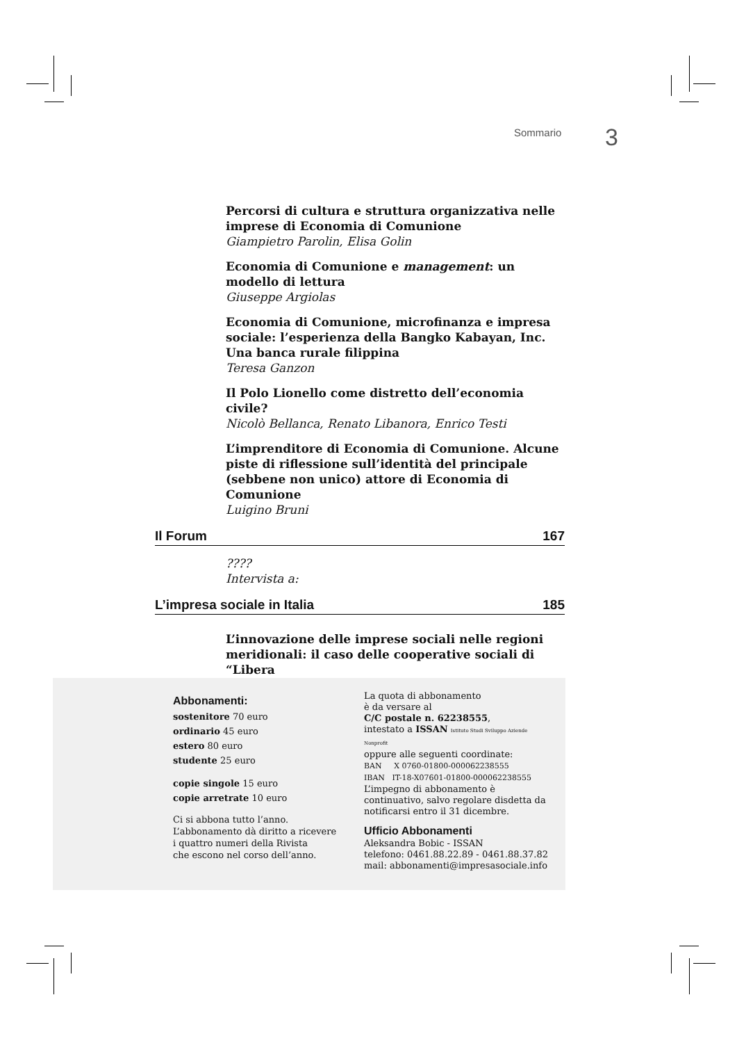Sommario 3
Percorsi di cultura e struttura organizzativa nelle imprese di Economia di Comunione
Giampietro Parolin, Elisa Golin
Economia di Comunione e management: un modello di lettura
Giuseppe Argiolas
Economia di Comunione, microfinanza e impresa sociale: l’esperienza della Bangko Kabayan, Inc. Una banca rurale filippina
Teresa Ganzon
Il Polo Lionello come distretto dell’economia civile?
Nicolò Bellanca, Renato Libanora, Enrico Testi
L’imprenditore di Economia di Comunione. Alcune piste di riflessione sull’identità del principale (sebbene non unico) attore di Economia di Comunione
Luigino Bruni
Il Forum 167
????
Intervista a:
L’impresa sociale in Italia 185
L’innovazione delle imprese sociali nelle regioni meridionali: il caso delle cooperative sociali di “Libera
Abbonamenti:
sostenitore 70 euro
ordinario 45 euro
estero 80 euro
studente 25 euro
copie singole 15 euro
copie arretrate 10 euro
Ci si abbona tutto l’anno.
L’abbonamento dà diritto a ricevere
i quattro numeri della Rivista
che escono nel corso dell’anno.
La quota di abbonamento
è da versare al
C/C postale n. 62238555,
intestato a ISSAN Istituto Studi Sviluppo Aziende Nonprofit
oppure alle seguenti coordinate:
BAN X 0760-01800-000062238555
IBAN IT-18-X07601-01800-000062238555
L’impegno di abbonamento è continuativo, salvo regolare disdetta da notificarsi entro il 31 dicembre.
Ufficio Abbonamenti
Aleksandra Bobic - ISSAN
telefono: 0461.88.22.89 - 0461.88.37.82
mail: abbonamenti@impresasociale.info